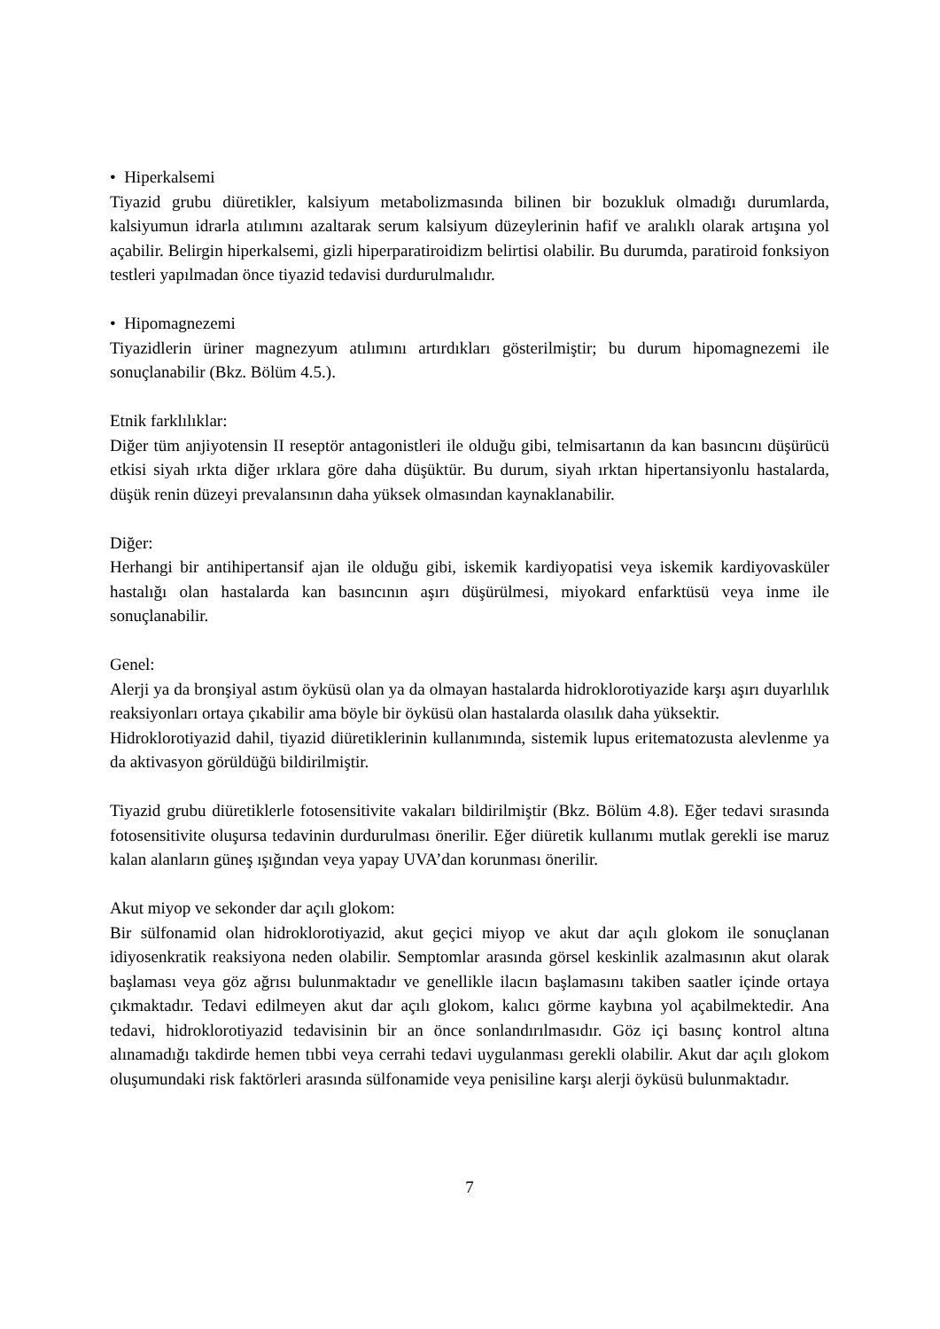• Hiperkalsemi
Tiyazid grubu diüretikler, kalsiyum metabolizmasında bilinen bir bozukluk olmadığı durumlarda, kalsiyumun idrarla atılımını azaltarak serum kalsiyum düzeylerinin hafif ve aralıklı olarak artışına yol açabilir. Belirgin hiperkalsemi, gizli hiperparatiroidizm belirtisi olabilir. Bu durumda, paratiroid fonksiyon testleri yapılmadan önce tiyazid tedavisi durdurulmalıdır.
• Hipomagnezemi
Tiyazidlerin üriner magnezyum atılımını artırdıkları gösterilmiştir; bu durum hipomagnezemi ile sonuçlanabilir (Bkz. Bölüm 4.5.).
Etnik farklılıklar:
Diğer tüm anjiyotensin II reseptör antagonistleri ile olduğu gibi, telmisartanın da kan basıncını düşürücü etkisi siyah ırkta diğer ırklara göre daha düşüktür. Bu durum, siyah ırktan hipertansiyonlu hastalarda, düşük renin düzeyi prevalansının daha yüksek olmasından kaynaklanabilir.
Diğer:
Herhangi bir antihipertansif ajan ile olduğu gibi, iskemik kardiyopatisi veya iskemik kardiyovasküler hastalığı olan hastalarda kan basıncının aşırı düşürülmesi, miyokard enfarktüsü veya inme ile sonuçlanabilir.
Genel:
Alerji ya da bronşiyal astım öyküsü olan ya da olmayan hastalarda hidroklorotiyazide karşı aşırı duyarlılık reaksiyonları ortaya çıkabilir ama böyle bir öyküsü olan hastalarda olasılık daha yüksektir.
Hidroklorotiyazid dahil, tiyazid diüretiklerinin kullanımında, sistemik lupus eritematozusta alevlenme ya da aktivasyon görüldüğü bildirilmiştir.
Tiyazid grubu diüretiklerle fotosensitivite vakaları bildirilmiştir (Bkz. Bölüm 4.8). Eğer tedavi sırasında fotosensitivite oluşursa tedavinin durdurulması önerilir. Eğer diüretik kullanımı mutlak gerekli ise maruz kalan alanların güneş ışığından veya yapay UVA’dan korunması önerilir.
Akut miyop ve sekonder dar açılı glokom:
Bir sülfonamid olan hidroklorotiyazid, akut geçici miyop ve akut dar açılı glokom ile sonuçlanan idiyosenkratik reaksiyona neden olabilir. Semptomlar arasında görsel keskinlik azalmasının akut olarak başlaması veya göz ağrısı bulunmaktadır ve genellikle ilacın başlamasını takiben saatler içinde ortaya çıkmaktadır. Tedavi edilmeyen akut dar açılı glokom, kalıcı görme kaybına yol açabilmektedir. Ana tedavi, hidroklorotiyazid tedavisinin bir an önce sonlandırılmasıdır. Göz içi basınç kontrol altına alınamadığı takdirde hemen tıbbi veya cerrahi tedavi uygulanması gerekli olabilir. Akut dar açılı glokom oluşumundaki risk faktörleri arasında sülfonamide veya penisiline karşı alerji öyküsü bulunmaktadır.
7